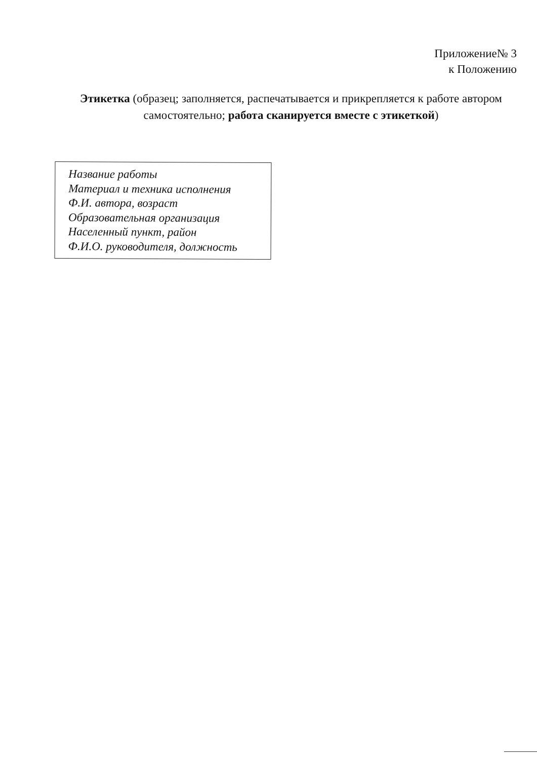Приложение№ 3
к Положению
Этикетка (образец; заполняется, распечатывается и прикрепляется к работе автором самостоятельно; работа сканируется вместе с этикеткой)
Название работы
Материал и техника исполнения
Ф.И. автора, возраст
Образовательная организация
Населенный пункт, район
Ф.И.О. руководителя, должность